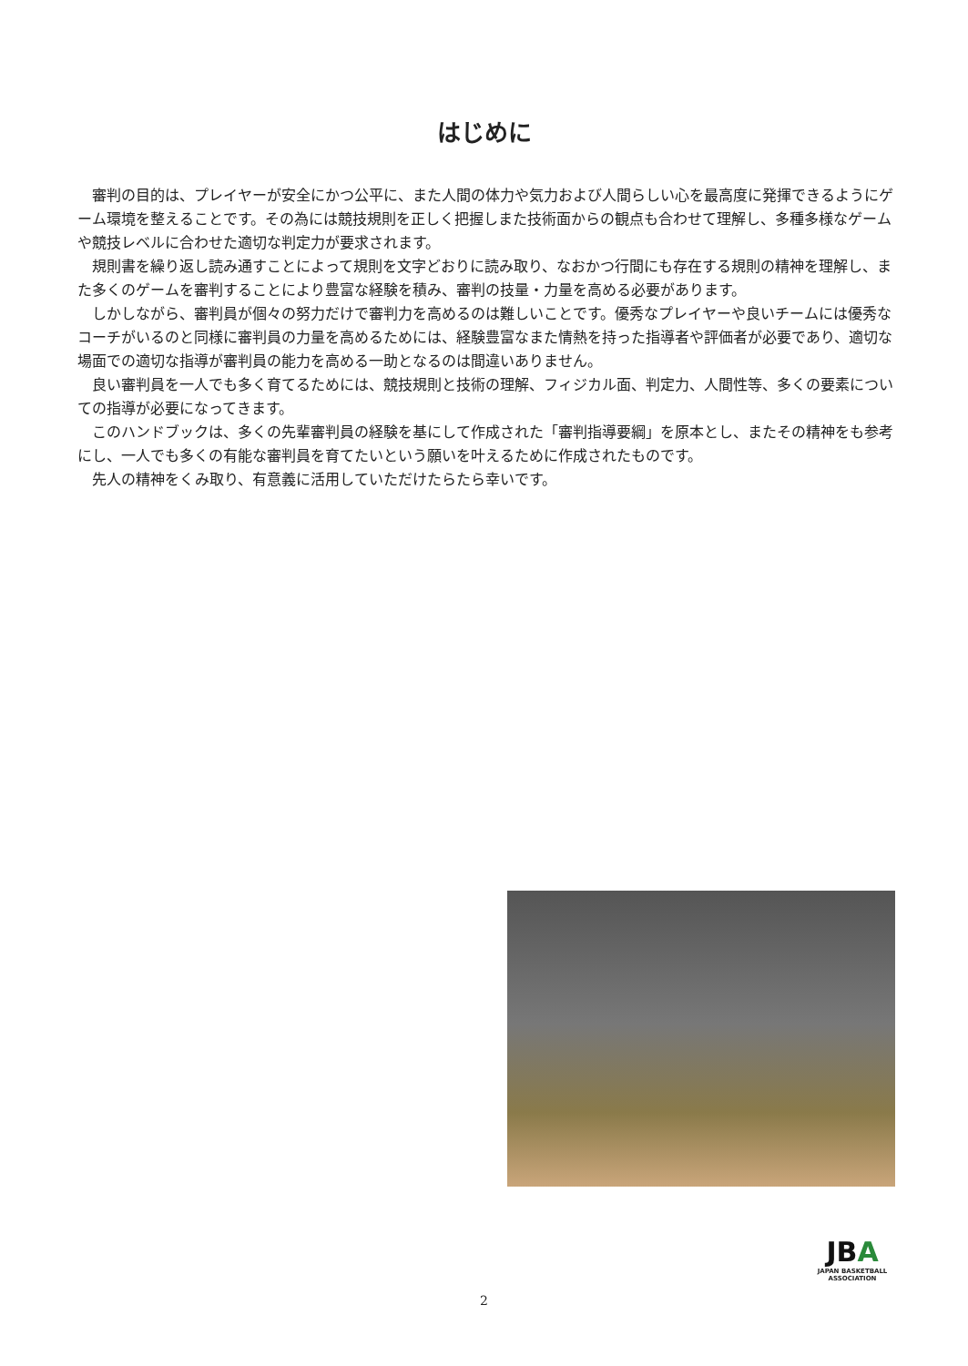はじめに
審判の目的は、プレイヤーが安全にかつ公平に、また人間の体力や気力および人間らしい心を最高度に発揮できるようにゲーム環境を整えることです。その為には競技規則を正しく把握しまた技術面からの観点も合わせて理解し、多種多様なゲームや競技レベルに合わせた適切な判定力が要求されます。
規則書を繰り返し読み通すことによって規則を文字どおりに読み取り、なおかつ行間にも存在する規則の精神を理解し、また多くのゲームを審判することにより豊富な経験を積み、審判の技量・力量を高める必要があります。
しかしながら、審判員が個々の努力だけで審判力を高めるのは難しいことです。優秀なプレイヤーや良いチームには優秀なコーチがいるのと同様に審判員の力量を高めるためには、経験豊富なまた情熱を持った指導者や評価者が必要であり、適切な場面での適切な指導が審判員の能力を高める一助となるのは間違いありません。
良い審判員を一人でも多く育てるためには、競技規則と技術の理解、フィジカル面、判定力、人間性等、多くの要素についての指導が必要になってきます。
このハンドブックは、多くの先輩審判員の経験を基にして作成された「審判指導要綱」を原本とし、またその精神をも参考にし、一人でも多くの有能な審判員を育てたいという願いを叶えるために作成されたものです。
先人の精神をくみ取り、有意義に活用していただけたらたら幸いです。
JBA
JAPAN BASKETBALL ASSOCIATION
2